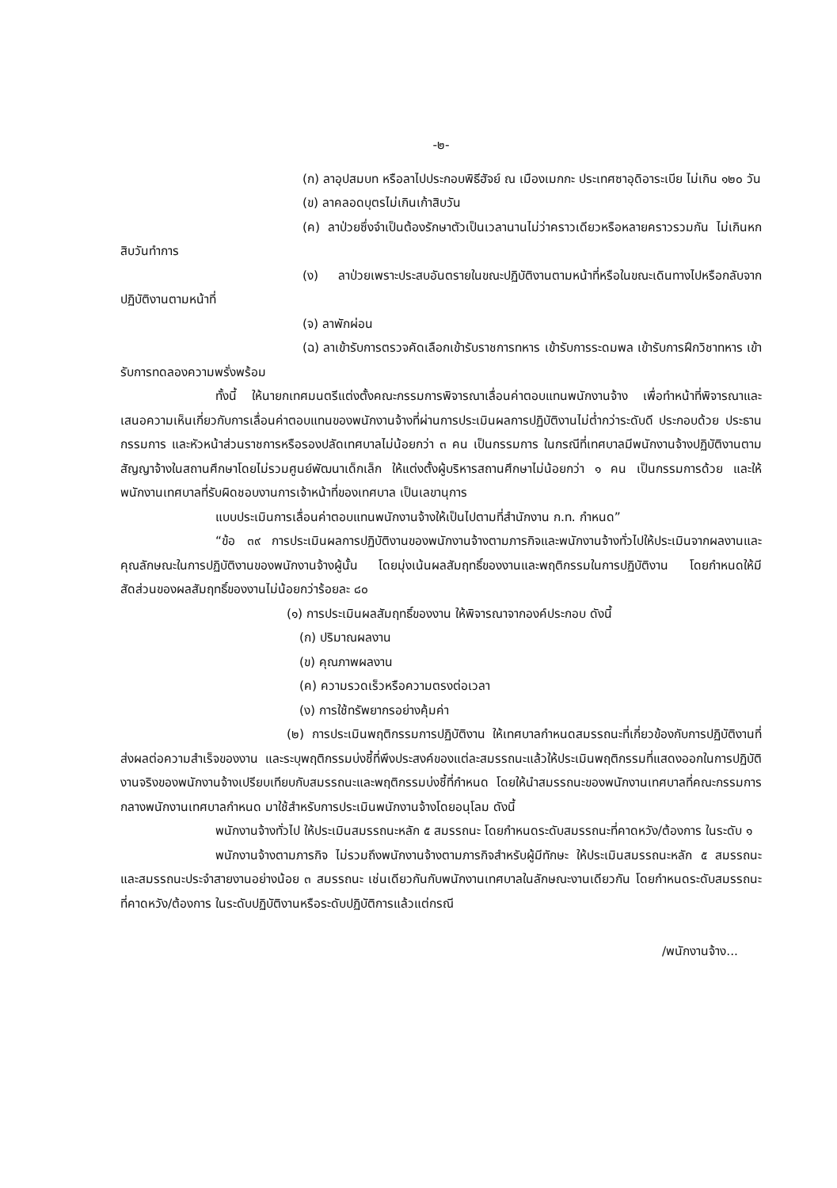-๒-
(ก) ลาอุปสมบท หรือลาไปประกอบพิธีฮัจย์ ณ เมืองเมกกะ ประเทศซาอุดิอาระเบีย ไม่เกิน ๑๒๐ วัน
(ข) ลาคลอดบุตรไม่เกินเก้าสิบวัน
(ค) ลาป่วยซึ่งจำเป็นต้องรักษาตัวเป็นเวลานานไม่ว่าคราวเดียวหรือหลายคราวรวมกัน ไม่เกินหกสิบวันทำการ
(ง) ลาป่วยเพราะประสบอันตรายในขณะปฏิบัติงานตามหน้าที่หรือในขณะเดินทางไปหรือกลับจากปฏิบัติงานตามหน้าที่
(จ) ลาพักผ่อน
(ฉ) ลาเข้ารับการตรวจคัดเลือกเข้ารับราชการทหาร เข้ารับการระดมพล เข้ารับการฝึกวิชาทหาร เข้ารับการทดลองความพรั่งพร้อม
ทั้งนี้ ให้นายกเทศมนตรีแต่งตั้งคณะกรรมการพิจารณาเลื่อนค่าตอบแทนพนักงานจ้าง เพื่อทำหน้าที่พิจารณาและเสนอความเห็นเกี่ยวกับการเลื่อนค่าตอบแทนของพนักงานจ้างที่ผ่านการประเมินผลการปฏิบัติงานไม่ต่ำกว่าระดับดี ประกอบด้วย ประธานกรรมการ และหัวหน้าส่วนราชการหรือรองปลัดเทศบาลไม่น้อยกว่า ๓ คน เป็นกรรมการ ในกรณีที่เทศบาลมีพนักงานจ้างปฏิบัติงานตามสัญญาจ้างในสถานศึกษาโดยไม่รวมศูนย์พัฒนาเด็กเล็ก ให้แต่งตั้งผู้บริหารสถานศึกษาไม่น้อยกว่า ๑ คน เป็นกรรมการด้วย และให้พนักงานเทศบาลที่รับผิดชอบงานการเจ้าหน้าที่ของเทศบาล เป็นเลขานุการ
แบบประเมินการเลื่อนค่าตอบแทนพนักงานจ้างให้เป็นไปตามที่สำนักงาน ก.ท. กำหนด”
“ข้อ ๓๙ การประเมินผลการปฏิบัติงานของพนักงานจ้างตามภารกิจและพนักงานจ้างทั่วไปให้ประเมินจากผลงานและคุณลักษณะในการปฏิบัติงานของพนักงานจ้างผู้นั้น โดยมุ่งเน้นผลสัมฤทธิ์ของงานและพฤติกรรมในการปฏิบัติงาน โดยกำหนดให้มีสัดส่วนของผลสัมฤทธิ์ของงานไม่น้อยกว่าร้อยละ ๘๐
(๑) การประเมินผลสัมฤทธิ์ของงาน ให้พิจารณาจากองค์ประกอบ ดังนี้
(ก) ปริมาณผลงาน
(ข) คุณภาพผลงาน
(ค) ความรวดเร็วหรือความตรงต่อเวลา
(ง) การใช้ทรัพยากรอย่างคุ้มค่า
(๒) การประเมินพฤติกรรมการปฏิบัติงาน ให้เทศบาลกำหนดสมรรถนะที่เกี่ยวข้องกับการปฏิบัติงานที่ส่งผลต่อความสำเร็จของงาน และระบุพฤติกรรมบ่งชี้ที่พึงประสงค์ของแต่ละสมรรถนะแล้วให้ประเมินพฤติกรรมที่แสดงออกในการปฏิบัติงานจริงของพนักงานจ้างเปรียบเทียบกับสมรรถนะและพฤติกรรมบ่งชี้ที่กำหนด โดยให้นำสมรรถนะของพนักงานเทศบาลที่คณะกรรมการกลางพนักงานเทศบาลกำหนด มาใช้สำหรับการประเมินพนักงานจ้างโดยอนุโลม ดังนี้
พนักงานจ้างทั่วไป ให้ประเมินสมรรถนะหลัก ๕ สมรรถนะ โดยกำหนดระดับสมรรถนะที่คาดหวัง/ต้องการ ในระดับ ๑
พนักงานจ้างตามภารกิจ ไม่รวมถึงพนักงานจ้างตามภารกิจสำหรับผู้มีทักษะ ให้ประเมินสมรรถนะหลัก ๕ สมรรถนะ และสมรรถนะประจำสายงานอย่างน้อย ๓ สมรรถนะ เช่นเดียวกันกับพนักงานเทศบาลในลักษณะงานเดียวกัน โดยกำหนดระดับสมรรถนะที่คาดหวัง/ต้องการ ในระดับปฏิบัติงานหรือระดับปฏิบัติการแล้วแต่กรณี
/พนักงานจ้าง...